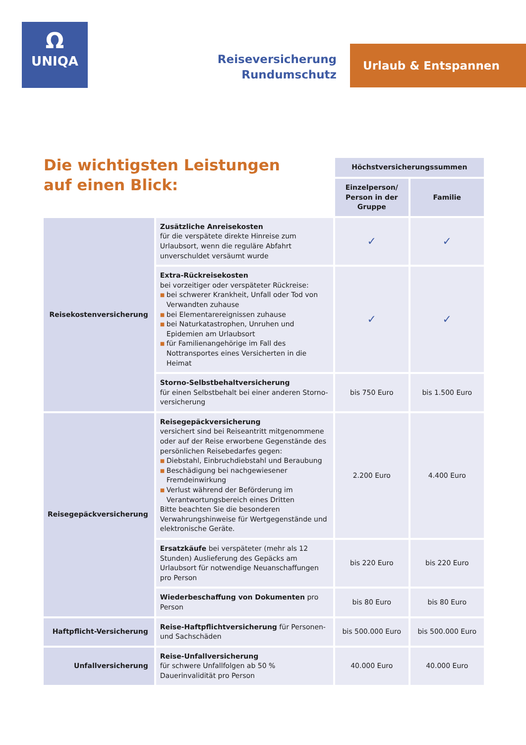Ω
UNIQA
Reiseversicherung
Rundumschutz
Urlaub & Entspannen
Die wichtigsten Leistungen
auf einen Blick:
| | | Höchstversicherungssummen | |
| | | Einzelperson/ Person in der Gruppe | Familie |
| Reisekostenversicherung | Zusätzliche Anreisekosten für die verspätete direkte Hinreise zum Urlaubsort, wenn die reguläre Abfahrt unverschuldet versäumt wurde | ✓ | ✓ |
| | Extra-Rückreisekosten bei vorzeitiger oder verspäteter Rückreise: ■ bei schwerer Krankheit, Unfall oder Tod von Verwandten zuhause ■ bei Elementarereignissen zuhause ■ bei Naturkatastrophen, Unruhen und Epidemien am Urlaubsort ■ für Familienangehörige im Fall des Nottransportes eines Versicherten in die Heimat | ✓ | ✓ |
| | Storno-Selbstbehaltversicherung für einen Selbstbehalt bei einer anderen Storno-versicherung | bis 750 Euro | bis 1.500 Euro |
| Reisegepäckversicherung | Reisegepäckversicherung versichert sind bei Reiseantritt mitgenommene oder auf der Reise erworbene Gegenstände des persönlichen Reisebedarfes gegen: ■ Diebstahl, Einbruchdiebstahl und Beraubung ■ Beschädigung bei nachgewiesener Fremdeinwirkung ■ Verlust während der Beförderung im Verantwortungsbereich eines Dritten Bitte beachten Sie die besonderen Verwahrungshinweise für Wertgegenstände und elektronische Geräte. | 2.200 Euro | 4.400 Euro |
| | Ersatzkäufe bei verspäteter (mehr als 12 Stunden) Auslieferung des Gepäcks am Urlaubsort für notwendige Neuanschaffungen pro Person | bis 220 Euro | bis 220 Euro |
| | Wiederbeschaffung von Dokumenten pro Person | bis 80 Euro | bis 80 Euro |
| Haftpflicht-Versicherung | Reise-Haftpflichtversicherung für Personen- und Sachschäden | bis 500.000 Euro | bis 500.000 Euro |
| Unfallversicherung | Reise-Unfallversicherung für schwere Unfallfolgen ab 50 % Dauerinvalidität pro Person | 40.000 Euro | 40.000 Euro |